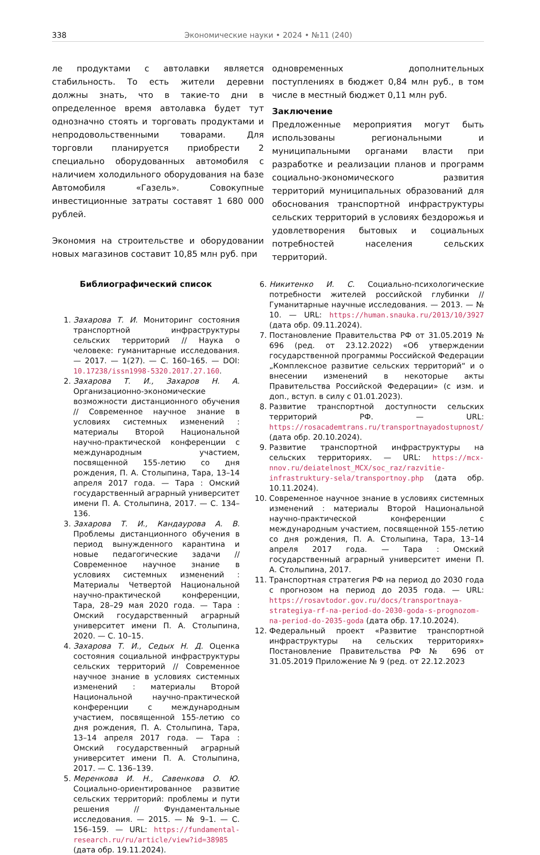338 Экономические науки • 2024 • №11 (240)
ле продуктами с автолавки является стабильность. То есть жители деревни должны знать, что в такие-то дни в определенное время автолавка будет тут однозначно стоять и торговать продуктами и непродовольственными товарами. Для торговли планируется приобрести 2 специально оборудованных автомобиля с наличием холодильного оборудования на базе Автомобиля «Газель». Совокупные инвестиционные затраты составят 1 680 000 рублей.
Экономия на строительстве и оборудовании новых магазинов составит 10,85 млн руб. при
одновременных дополнительных поступлениях в бюджет 0,84 млн руб., в том числе в местный бюджет 0,11 млн руб.
Заключение
Предложенные мероприятия могут быть использованы региональными и муниципальными органами власти при разработке и реализации планов и программ социально-экономического развития территорий муниципальных образований для обоснования транспортной инфраструктуры сельских территорий в условиях бездорожья и удовлетворения бытовых и социальных потребностей населения сельских территорий.
Библиографический список
1. Захарова Т. И. Мониторинг состояния транспортной инфраструктуры сельских территорий // Наука о человеке: гуманитарные исследования. — 2017. — 1(27). — С. 160–165. — DOI: 10.17238/issn1998-5320.2017.27.160.
2. Захарова Т. И., Захаров Н. А. Организационно-экономические возможности дистанционного обучения // Современное научное знание в условиях системных изменений : материалы Второй Национальной научно-практической конференции с международным участием, посвященной 155-летию со дня рождения, П. А. Столыпина, Тара, 13–14 апреля 2017 года. — Тара : Омский государственный аграрный университет имени П. А. Столыпина, 2017. — С. 134–136.
3. Захарова Т. И., Кандаурова А. В. Проблемы дистанционного обучения в период вынужденного карантина и новые педагогические задачи // Современное научное знание в условиях системных изменений : Материалы Четвертой Национальной научно-практической конференции, Тара, 28–29 мая 2020 года. — Тара : Омский государственный аграрный университет имени П. А. Столыпина, 2020. — С. 10–15.
4. Захарова Т. И., Седых Н. Д. Оценка состояния социальной инфраструктуры сельских территорий // Современное научное знание в условиях системных изменений : материалы Второй Национальной научно-практической конференции с международным участием, посвященной 155-летию со дня рождения, П. А. Столыпина, Тара, 13–14 апреля 2017 года. — Тара : Омский государственный аграрный университет имени П. А. Столыпина, 2017. — С. 136–139.
5. Меренкова И. Н., Савенкова О. Ю. Социально-ориентированное развитие сельских территорий: проблемы и пути решения // Фундаментальные исследования. — 2015. — № 9–1. — С. 156–159. — URL: https://fundamental-research.ru/ru/article/view?id=38985 (дата обр. 19.11.2024).
6. Никитенко И. С. Социально-психологические потребности жителей российской глубинки // Гуманитарные научные исследования. — 2013. — № 10. — URL: https://human.snauka.ru/2013/10/3927 (дата обр. 09.11.2024).
7. Постановление Правительства РФ от 31.05.2019 № 696 (ред. от 23.12.2022) «Об утверждении государственной программы Российской Федерации „Комплексное развитие сельских территорий“ и о внесении изменений в некоторые акты Правительства Российской Федерации» (с изм. и доп., вступ. в силу с 01.01.2023).
8. Развитие транспортной доступности сельских территорий РФ. — URL: https://rosacademtrans.ru/transportnayadostupnost/ (дата обр. 20.10.2024).
9. Развитие транспортной инфраструктуры на сельских территориях. — URL: https://mcx-nnov.ru/deiatelnost_MCX/soc_raz/razvitie-infrastruktury-sela/transportnoy.php (дата обр. 10.11.2024).
10. Современное научное знание в условиях системных изменений : материалы Второй Национальной научно-практической конференции с международным участием, посвященной 155-летию со дня рождения, П. А. Столыпина, Тара, 13–14 апреля 2017 года. — Тара : Омский государственный аграрный университет имени П. А. Столыпина, 2017.
11. Транспортная стратегия РФ на период до 2030 года с прогнозом на период до 2035 года. — URL: https://rosavtodor.gov.ru/docs/transportnaya-strategiya-rf-na-period-do-2030-goda-s-prognozom-na-period-do-2035-goda (дата обр. 17.10.2024).
12. Федеральный проект «Развитие транспортной инфраструктуры на сельских территориях» Постановление Правительства РФ № 696 от 31.05.2019 Приложение № 9 (ред. от 22.12.2023